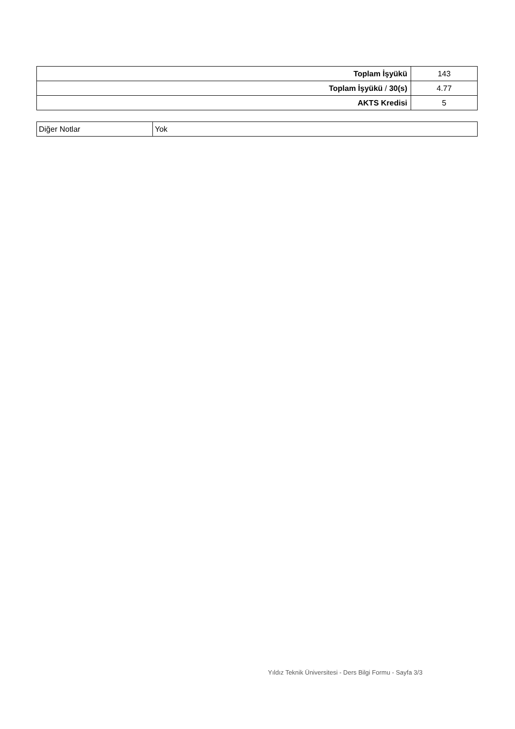| Toplam İşyükü | 143 |
| Toplam İşyükü / 30(s) | 4.77 |
| AKTS Kredisi | 5 |
| Diğer Notlar | Yok |
Yıldız Teknik Üniversitesi - Ders Bilgi Formu - Sayfa 3/3